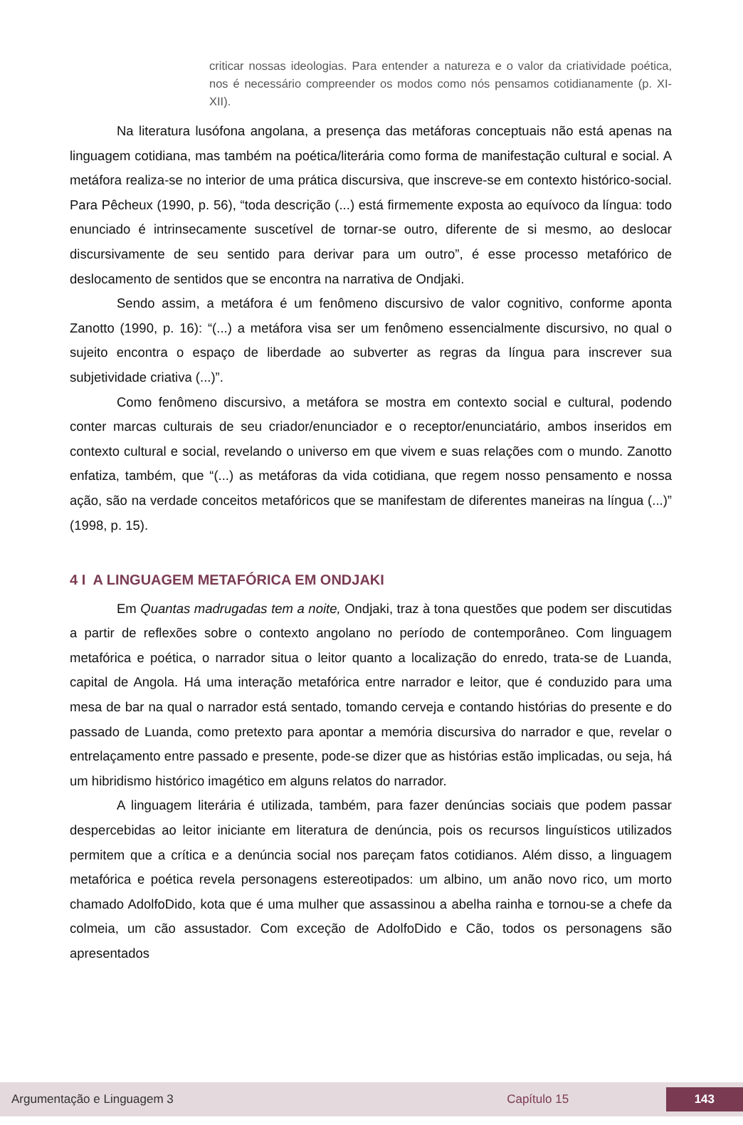criticar nossas ideologias. Para entender a natureza e o valor da criatividade poética, nos é necessário compreender os modos como nós pensamos cotidianamente (p. XI-XII).
Na literatura lusófona angolana, a presença das metáforas conceptuais não está apenas na linguagem cotidiana, mas também na poética/literária como forma de manifestação cultural e social. A metáfora realiza-se no interior de uma prática discursiva, que inscreve-se em contexto histórico-social. Para Pêcheux (1990, p. 56), “toda descrição (...) está firmemente exposta ao equívoco da língua: todo enunciado é intrinsecamente suscetível de tornar-se outro, diferente de si mesmo, ao deslocar discursivamente de seu sentido para derivar para um outro”, é esse processo metafórico de deslocamento de sentidos que se encontra na narrativa de Ondjaki.
Sendo assim, a metáfora é um fenômeno discursivo de valor cognitivo, conforme aponta Zanotto (1990, p. 16): “(...) a metáfora visa ser um fenômeno essencialmente discursivo, no qual o sujeito encontra o espaço de liberdade ao subverter as regras da língua para inscrever sua subjetividade criativa (...)”.
Como fenômeno discursivo, a metáfora se mostra em contexto social e cultural, podendo conter marcas culturais de seu criador/enunciador e o receptor/enunciatário, ambos inseridos em contexto cultural e social, revelando o universo em que vivem e suas relações com o mundo. Zanotto enfatiza, também, que “(...) as metáforas da vida cotidiana, que regem nosso pensamento e nossa ação, são na verdade conceitos metafóricos que se manifestam de diferentes maneiras na língua (...)” (1998, p. 15).
4 I A LINGUAGEM METAFÓRICA EM ONDJAKI
Em Quantas madrugadas tem a noite, Ondjaki, traz à tona questões que podem ser discutidas a partir de reflexões sobre o contexto angolano no período de contemporâneo. Com linguagem metafórica e poética, o narrador situa o leitor quanto a localização do enredo, trata-se de Luanda, capital de Angola. Há uma interação metafórica entre narrador e leitor, que é conduzido para uma mesa de bar na qual o narrador está sentado, tomando cerveja e contando histórias do presente e do passado de Luanda, como pretexto para apontar a memória discursiva do narrador e que, revelar o entrelaçamento entre passado e presente, pode-se dizer que as histórias estão implicadas, ou seja, há um hibridismo histórico imagético em alguns relatos do narrador.
A linguagem literária é utilizada, também, para fazer denúncias sociais que podem passar despercebidas ao leitor iniciante em literatura de denúncia, pois os recursos linguísticos utilizados permitem que a crítica e a denúncia social nos pareçam fatos cotidianos. Além disso, a linguagem metafórica e poética revela personagens estereotipados: um albino, um anão novo rico, um morto chamado AdolfoDido, kota que é uma mulher que assassinou a abelha rainha e tornou-se a chefe da colmeia, um cão assustador. Com exceção de AdolfoDido e Cão, todos os personagens são apresentados
Argumentação e Linguagem 3 Capítulo 15 143